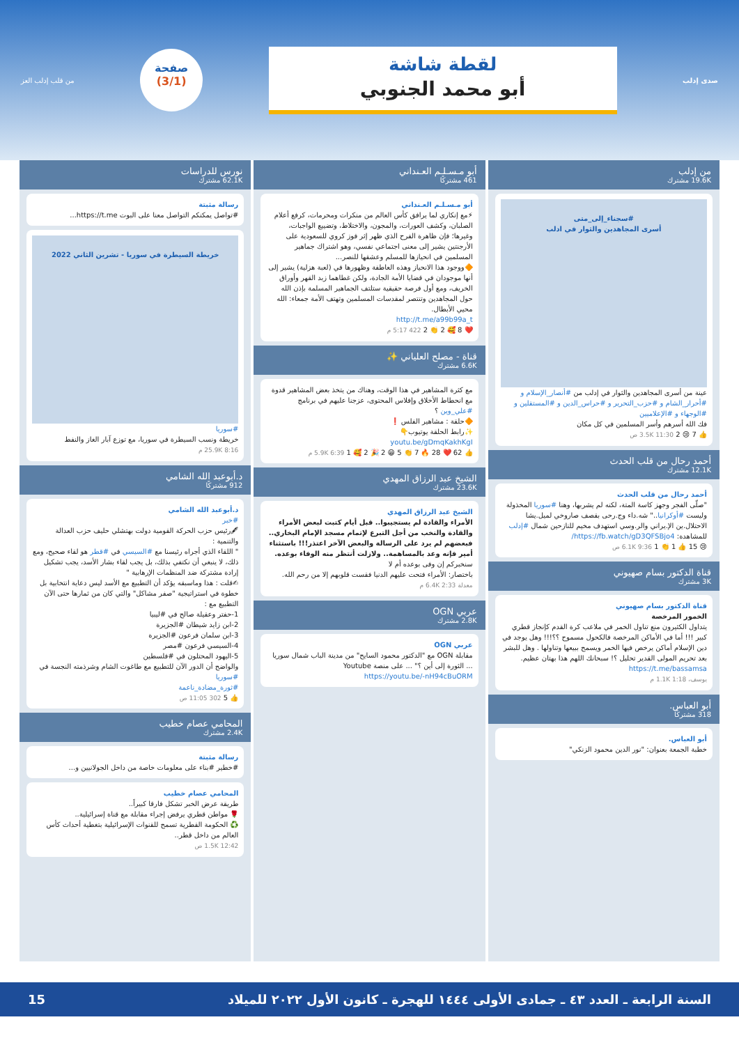صدى إدلب
لقطة شاشة
أبو محمد الجنوبي
صفحة
(3/1)
من قلب إدلب العز
من إدلب
19.6K مشترك
#سجناء_إلى_متى
أسرى المجاهدين والثوار في ادلب
عينة من أسرى المجاهدين والثوار في إدلب من #أنصار_الإسلام و #أحرار_الشام و #حزب_التحرير و #حراس_الدين و #المستقلين و #الوجهاء و #الإعلاميين
فك الله أسرهم وأسر المسلمين في كل مكان
👍 7 😢 2 3.5K 11:30 ص
أحمد رحال من قلب الحدث
12.1K مشترك
أحمد رحال من قلب الحدث
"صلّى الفجر وجهز كاسة المتة، لكنه لم يشربها، وهنا #سوريا المخذولة وليست #أوكرانيا.." شه.داء وج.رحى بقصف صاروخي لميل.يشا الاحتلال.ين الإ.يراني والر.وسي استهدف مخيم للنازحين شمال #إدلب للمشاهدة: https://fb.watch/gD3QFSBjo4/
😢 15 👍 1 👏 1 6.1K 9:36 ص
قناة الدكتور بسام صهيوني
3K مشترك
قناة الدكتور بسام صهيوني
الخمور المرخصة
يتداول الكثيرون منع تناول الخمر في ملاعب كرة القدم كإنجاز قطري كبير !!! أما في الأماكن المرخصة فالكحول مسموح ؟؟!!! وهل يوجد في دين الإسلام أماكن يرخص فيها الخمر ويسمح ببيعها وتناولها . وهل للبشر بعد تحريم المولى القدير تحليل ؟! سبحانك اللهم هذا بهتان عظيم.
https://t.me/bassamsa
يوسف، 1.1K 1:18 م
أبو العباس.
318 مشتركًا
أبو العباس.
خطبة الجمعة بعنوان: "نور الدين محمود الزنكي"
أبو مـسـلـم العـنداني
461 مشتركًا
أبو مـسـلـم العـنداني
⚡مع إنكاري لما يرافق كأس العالم من منكرات ومحرمات، كرفع أعلام الصلبان، وكشف العورات، والمجون، والاختلاط، وتضييع الواجبات، وغيرها؛ فإن ظاهرة الفرح الذي ظهر إثر فوز كروي للسعودية على الأرجنتين يشير إلى معنى اجتماعي نفسي، وهو اشتراك جماهير المسلمين في انحيازها للمسلم وعشقها للنصر...
🔶ووجود هذا الانحياز وهذه العاطفة وظهورها في (لعبة هزلية) يشير إلى أنها موجودان في قضايا الأمة الجادة، ولكن غطاهما زبد القهر وأوراق الخريف، ومع أول فرصة حقيقية ستلتف الجماهير المسلمة بإذن الله حول المجاهدين وتنتصر لمقدسات المسلمين وتهتف الأمة جمعاء: الله محيي الأبطال.
http://t.me/a99b99a_t
❤️ 8 🥰 2 👏 2 422 5:17 م
قناة - مصلح العلياني ✨
6.6K مشترك
مع كثرة المشاهير في هذا الوقت، وهناك من يتخذ بعض المشاهير قدوة مع انحطاط الأخلاق وإفلاس المحتوى، عزجنا عليهم في برنامج #علي_وين ؟
🔶حلقة : مشاهير الفلس ❗
✨رابط الحلقة يوتيوب👇
youtu.be/gDmqKakhKgI
👍 62 ❤️ 28 🔥 7 👏 5 😁 2 🎉 2 🥰 1 5.9K 6:39 م
الشيخ عبد الرزاق المهدي
23.6K مشترك
الشيخ عبد الرزاق المهدي
الأمراء والقادة لم يستجيبوا.. قبل أيام كتبت لبعض الأمراء والقادة والنخب من أجل التبرع لإتمام مسجد الإمام البخاري.. فبعضهم لم يرد على الرسالة والبعض الآخر اعتذر!!! باستثناء أمير فإنه وعد بالمساهمة.. ولازلت أنتظر منه الوفاء بوعده. سنخبركم إن وفى بوعده أم لا
باختصار: الأمراء فتحت عليهم الدنيا فقست قلوبهم إلا من رحم الله.
معدلة 6.4K 2:33 م
عربي OGN
2.8K مشترك
عربي OGN
مقابلة OGN مع "الدكتور محمود السايح" من مدينة الباب شمال سوريا ... الثورة إلى أين ؟" ... على منصة Youtube
https://youtu.be/-nH94cBuORM
نورس للدراسات
62.1K مشترك
رسالة مثبتة
#تواصل يمكنكم التواصل معنا على البوت https://t.me...
خريطة السيطرة في سوريا - تشرين الثاني 2022
#سوريا
خريطة ونسب السيطرة في سوريا، مع توزع آبار الغاز والنفط
25.9K 8:16 م
د.أبوعبد الله الشامي
912 مشتركًا
د.أبوعبد الله الشامي
#خبر
🖋رئيس حزب الحركة القومية دولت بهتشلي حليف حزب العدالة والتنمية :
" اللقاء الذي أجراه رئيسنا مع #السيسي في #قطر هو لقاء صحيح، ومع ذلك، لا ينبغي أن نكتفي بذلك، بل يجب لقاء بشار الأسد، يجب تشكيل إرادة مشتركة ضد المنظمات الإرهابية "
✍قلت : هذا وماسبقه يؤكد أن التطبيع مع الأسد ليس دعاية انتخابية بل خطوة في استراتيجية "صفر مشاكل" والتي كان من ثمارها حتى الآن التطبيع مع :
1-حفتر وعقيلة صالح في #ليبيا
2-ابن زايد شيطان #الجزيرة
3-ابن سلمان فرعون #الجزيرة
4-السيسي فرعون #مصر
5-اليهود المحتلون في #فلسطين
والواضح أن الدور الآن للتطبيع مع طاغوت الشام وشرذمته النجسة في #سوريا
#ثورة_مضادة_ناعمة
👍 5 302 11:05 ص
المحامي عصام خطيب
2.4K مشترك
رسالة مثبتة
#خطير #بناء على معلومات خاصة من داخل الجولانيين و...
المحامي عصام خطيب
طريقة عرض الخبر تشكل فارقا كبيراً..
🌹 مواطن قطري يرفض إجراء مقابلة مع قناة إسرائيلية..
♻️ الحكومة القطرية تسمح للقنوات الإسرائيلية بتغطية أحداث كأس العالم من داخل قطر..
1.5K 12:42 ص
السنة الرابعة ـ العدد ٤٣ ـ جمادى الأولى ١٤٤٤ للهجرة ـ كانون الأول ٢٠٢٢ للميلاد 15